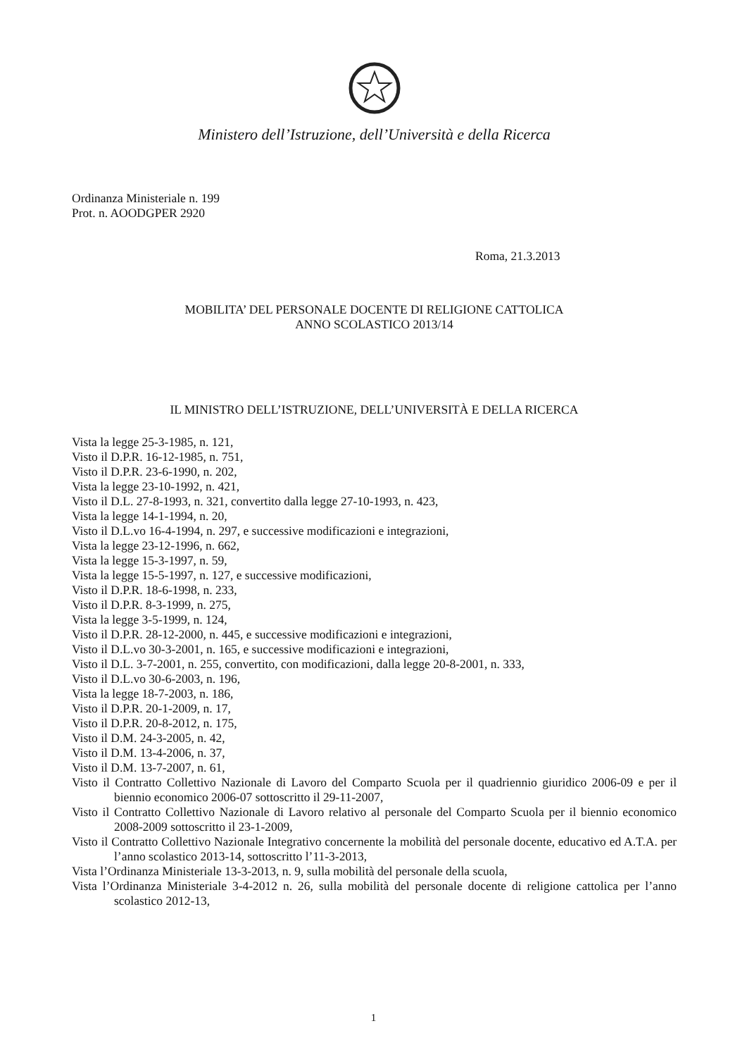Ministero dell’Istruzione, dell’Università e della Ricerca
Ordinanza Ministeriale n. 199
Prot. n. AOODGPER 2920
Roma, 21.3.2013
MOBILITA’ DEL PERSONALE DOCENTE DI RELIGIONE CATTOLICA
ANNO SCOLASTICO 2013/14
IL MINISTRO DELL’ISTRUZIONE, DELL’UNIVERSITÀ E DELLA RICERCA
Vista la legge 25-3-1985, n. 121,
Visto il D.P.R. 16-12-1985, n. 751,
Visto il D.P.R. 23-6-1990, n. 202,
Vista la legge 23-10-1992, n. 421,
Visto il D.L. 27-8-1993, n. 321, convertito dalla legge 27-10-1993, n. 423,
Vista la legge 14-1-1994, n. 20,
Visto il D.L.vo 16-4-1994, n. 297, e successive modificazioni e integrazioni,
Vista la legge 23-12-1996, n. 662,
Vista la legge 15-3-1997, n. 59,
Vista la legge 15-5-1997, n. 127, e successive modificazioni,
Visto il D.P.R. 18-6-1998, n. 233,
Visto il D.P.R. 8-3-1999, n. 275,
Vista la legge 3-5-1999, n. 124,
Visto il D.P.R. 28-12-2000, n. 445, e successive modificazioni e integrazioni,
Visto il D.L.vo 30-3-2001, n. 165, e successive modificazioni e integrazioni,
Visto il D.L. 3-7-2001, n. 255, convertito, con modificazioni, dalla legge 20-8-2001, n. 333,
Visto il D.L.vo 30-6-2003, n. 196,
Vista la legge 18-7-2003, n. 186,
Visto il D.P.R. 20-1-2009, n. 17,
Visto il D.P.R. 20-8-2012, n. 175,
Visto il D.M. 24-3-2005, n. 42,
Visto il D.M. 13-4-2006, n. 37,
Visto il D.M. 13-7-2007, n. 61,
Visto il Contratto Collettivo Nazionale di Lavoro del Comparto Scuola per il quadriennio giuridico 2006-09 e per il biennio economico 2006-07 sottoscritto il 29-11-2007,
Visto il Contratto Collettivo Nazionale di Lavoro relativo al personale del Comparto Scuola per il biennio economico 2008-2009 sottoscritto il 23-1-2009,
Visto il Contratto Collettivo Nazionale Integrativo concernente la mobilità del personale docente, educativo ed A.T.A. per l’anno scolastico 2013-14, sottoscritto l’11-3-2013,
Vista l’Ordinanza Ministeriale 13-3-2013, n. 9, sulla mobilità del personale della scuola,
Vista l’Ordinanza Ministeriale 3-4-2012 n. 26, sulla mobilità del personale docente di religione cattolica per l’anno scolastico 2012-13,
1